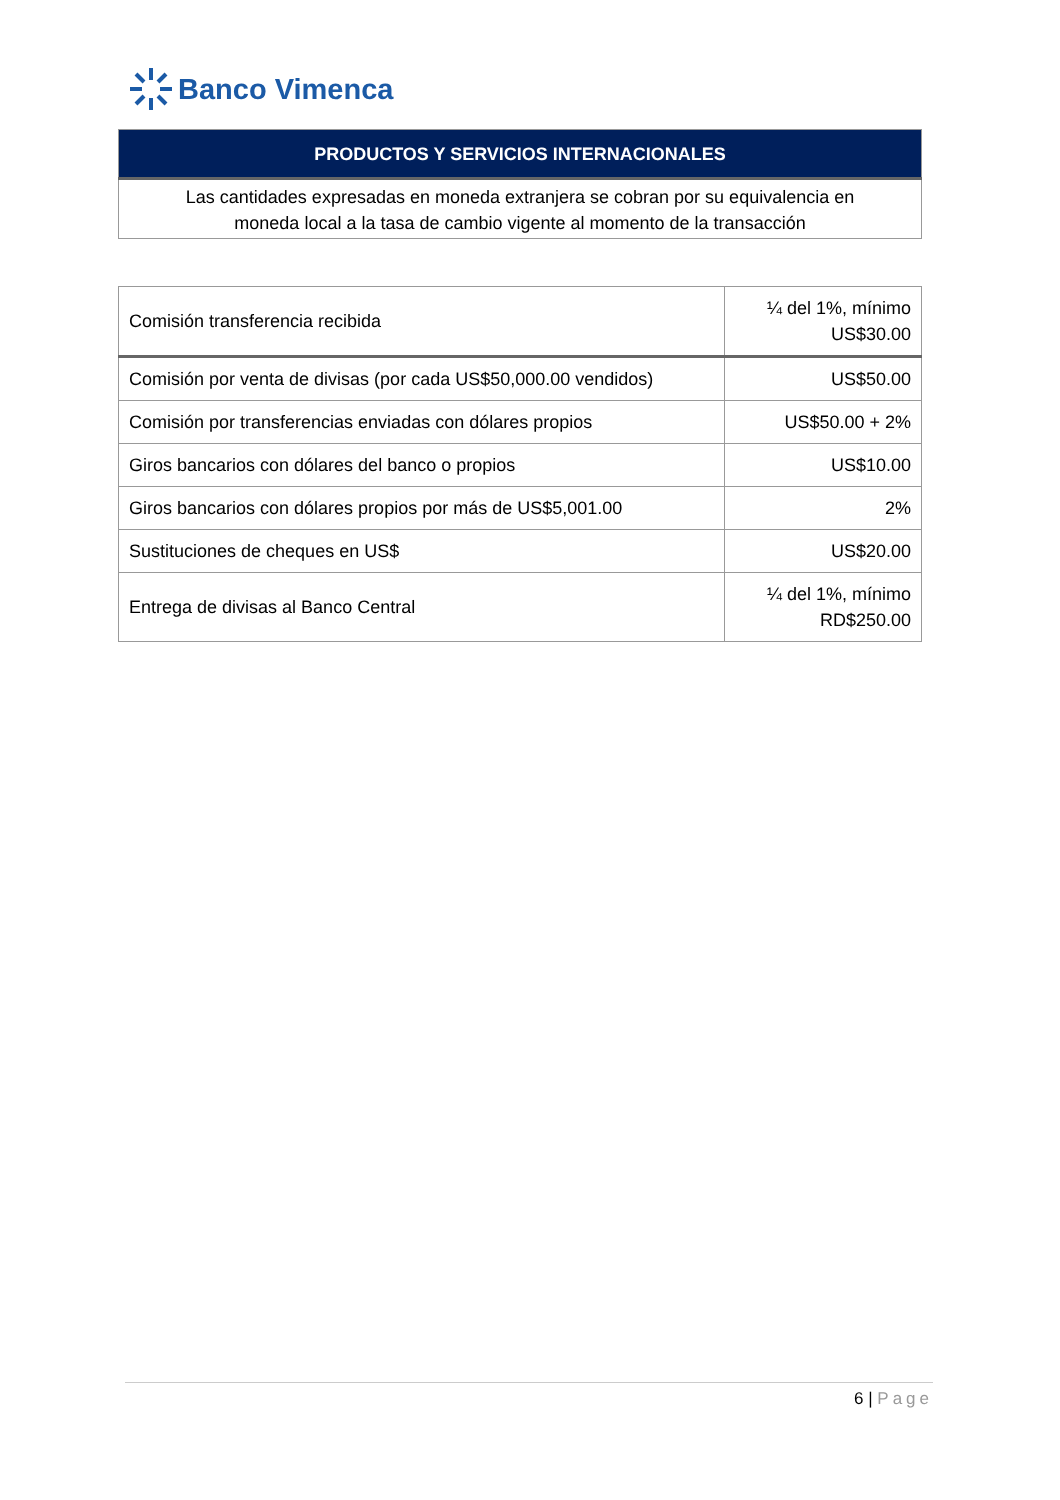Banco Vimenca
| PRODUCTOS Y SERVICIOS INTERNACIONALES |
| --- |
| Las cantidades expresadas en moneda extranjera se cobran por su equivalencia en moneda local a la tasa de cambio vigente al momento de la transacción |
| Comisión transferencia recibida | ¼ del 1%, mínimo US$30.00 |
| Comisión por venta de divisas (por cada US$50,000.00 vendidos) | US$50.00 |
| Comisión por transferencias enviadas con dólares propios | US$50.00 + 2% |
| Giros bancarios con dólares del banco o propios | US$10.00 |
| Giros bancarios con dólares propios por más de US$5,001.00 | 2% |
| Sustituciones de cheques en US$ | US$20.00 |
| Entrega de divisas al Banco Central | ¼ del 1%, mínimo RD$250.00 |
6 | Page